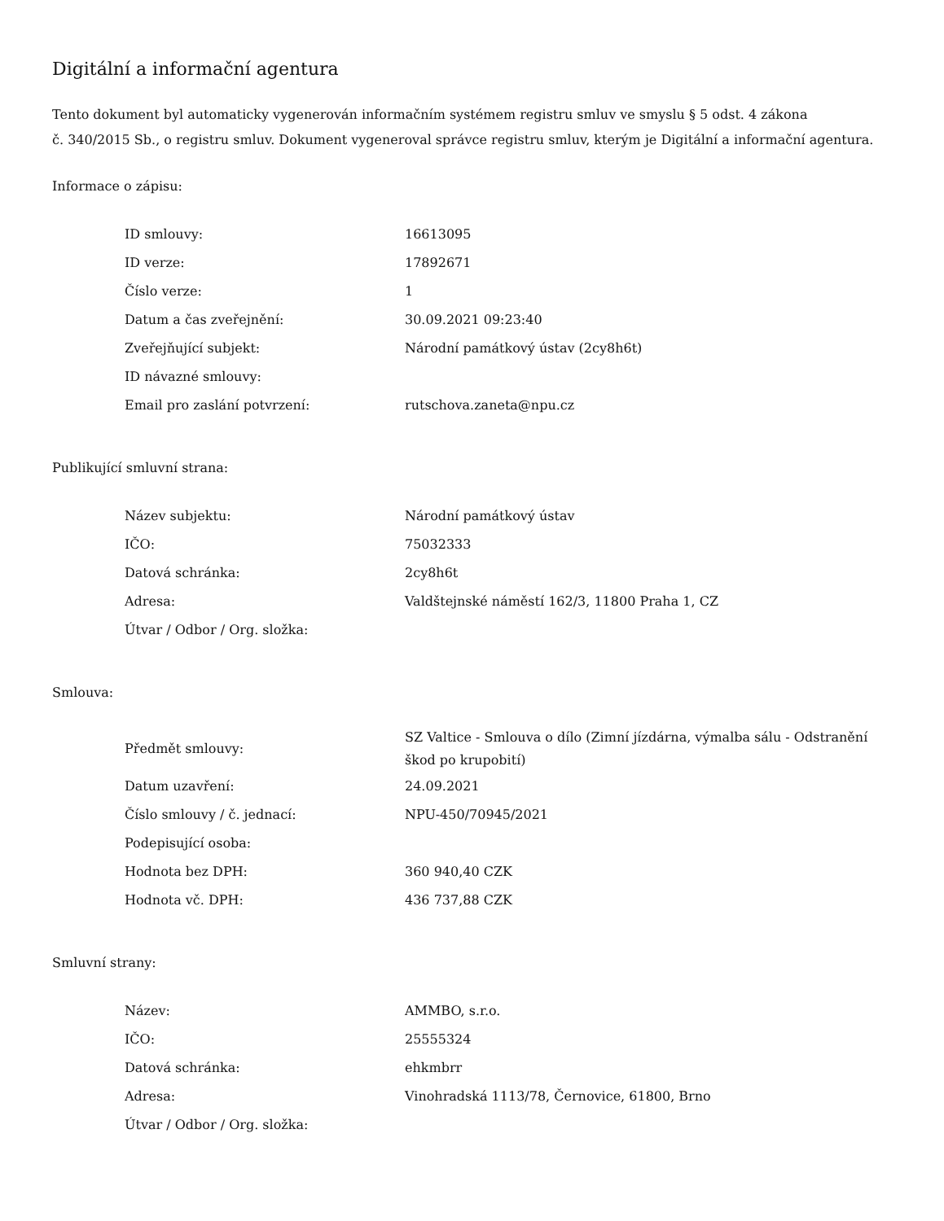Digitální a informační agentura
Tento dokument byl automaticky vygenerován informačním systémem registru smluv ve smyslu § 5 odst. 4 zákona
č. 340/2015 Sb., o registru smluv. Dokument vygeneroval správce registru smluv, kterým je Digitální a informační agentura.
Informace o zápisu:
| ID smlouvy: | 16613095 |
| ID verze: | 17892671 |
| Číslo verze: | 1 |
| Datum a čas zveřejnění: | 30.09.2021 09:23:40 |
| Zveřejňující subjekt: | Národní památkový ústav (2cy8h6t) |
| ID návazné smlouvy: | |
| Email pro zaslání potvrzení: | rutschova.zaneta@npu.cz |
Publikující smluvní strana:
| Název subjektu: | Národní památkový ústav |
| IČO: | 75032333 |
| Datová schránka: | 2cy8h6t |
| Adresa: | Valdštejnské náměstí 162/3, 11800 Praha 1, CZ |
| Útvar / Odbor / Org. složka: | |
Smlouva:
| Předmět smlouvy: | SZ Valtice - Smlouva o dílo (Zimní jízdárna, výmalba sálu - Odstranění škod po krupobití) |
| Datum uzavření: | 24.09.2021 |
| Číslo smlouvy / č. jednací: | NPU-450/70945/2021 |
| Podepisující osoba: | |
| Hodnota bez DPH: | 360 940,40 CZK |
| Hodnota vč. DPH: | 436 737,88 CZK |
Smluvní strany:
| Název: | AMMBO, s.r.o. |
| IČO: | 25555324 |
| Datová schránka: | ehkmbrr |
| Adresa: | Vinohradská 1113/78, Černovice, 61800, Brno |
| Útvar / Odbor / Org. složka: | |